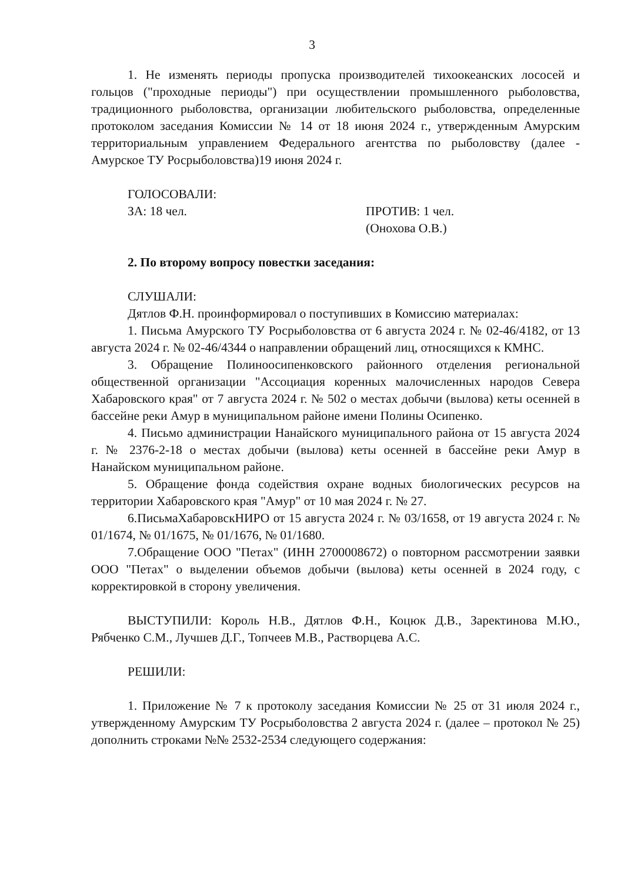3
1. Не изменять периоды пропуска производителей тихоокеанских лососей и гольцов ("проходные периоды") при осуществлении промышленного рыболовства, традиционного рыболовства, организации любительского рыболовства, определенные протоколом заседания Комиссии № 14 от 18 июня 2024 г., утвержденным Амурским территориальным управлением Федерального агентства по рыболовству (далее - Амурское ТУ Росрыболовства)19 июня 2024 г.
ГОЛОСОВАЛИ:
ЗА: 18 чел. ПРОТИВ: 1 чел.
(Онохова О.В.)
2. По второму вопросу повестки заседания:
СЛУШАЛИ:
Дятлов Ф.Н. проинформировал о поступивших в Комиссию материалах:
1. Письма Амурского ТУ Росрыболовства от 6 августа 2024 г. № 02-46/4182, от 13 августа 2024 г. № 02-46/4344 о направлении обращений лиц, относящихся к КМНС.
3. Обращение Полиноосипенковского районного отделения региональной общественной организации "Ассоциация коренных малочисленных народов Севера Хабаровского края" от 7 августа 2024 г. № 502 о местах добычи (вылова) кеты осенней в бассейне реки Амур в муниципальном районе имени Полины Осипенко.
4. Письмо администрации Нанайского муниципального района от 15 августа 2024 г. № 2376-2-18 о местах добычи (вылова) кеты осенней в бассейне реки Амур в Нанайском муниципальном районе.
5. Обращение фонда содействия охране водных биологических ресурсов на территории Хабаровского края "Амур" от 10 мая 2024 г. № 27.
6.ПисьмаХабаровскНИРО от 15 августа 2024 г. № 03/1658, от 19 августа 2024 г. № 01/1674, № 01/1675, № 01/1676, № 01/1680.
7.Обращение ООО "Петах" (ИНН 2700008672) о повторном рассмотрении заявки ООО "Петах" о выделении объемов добычи (вылова) кеты осенней в 2024 году, с корректировкой в сторону увеличения.
ВЫСТУПИЛИ: Король Н.В., Дятлов Ф.Н., Коцюк Д.В., Заректинова М.Ю., Рябченко С.М., Лучшев Д.Г., Топчеев М.В., Растворцева А.С.
РЕШИЛИ:
1. Приложение № 7 к протоколу заседания Комиссии № 25 от 31 июля 2024 г., утвержденному Амурским ТУ Росрыболовства 2 августа 2024 г. (далее – протокол № 25) дополнить строками №№ 2532-2534 следующего содержания: